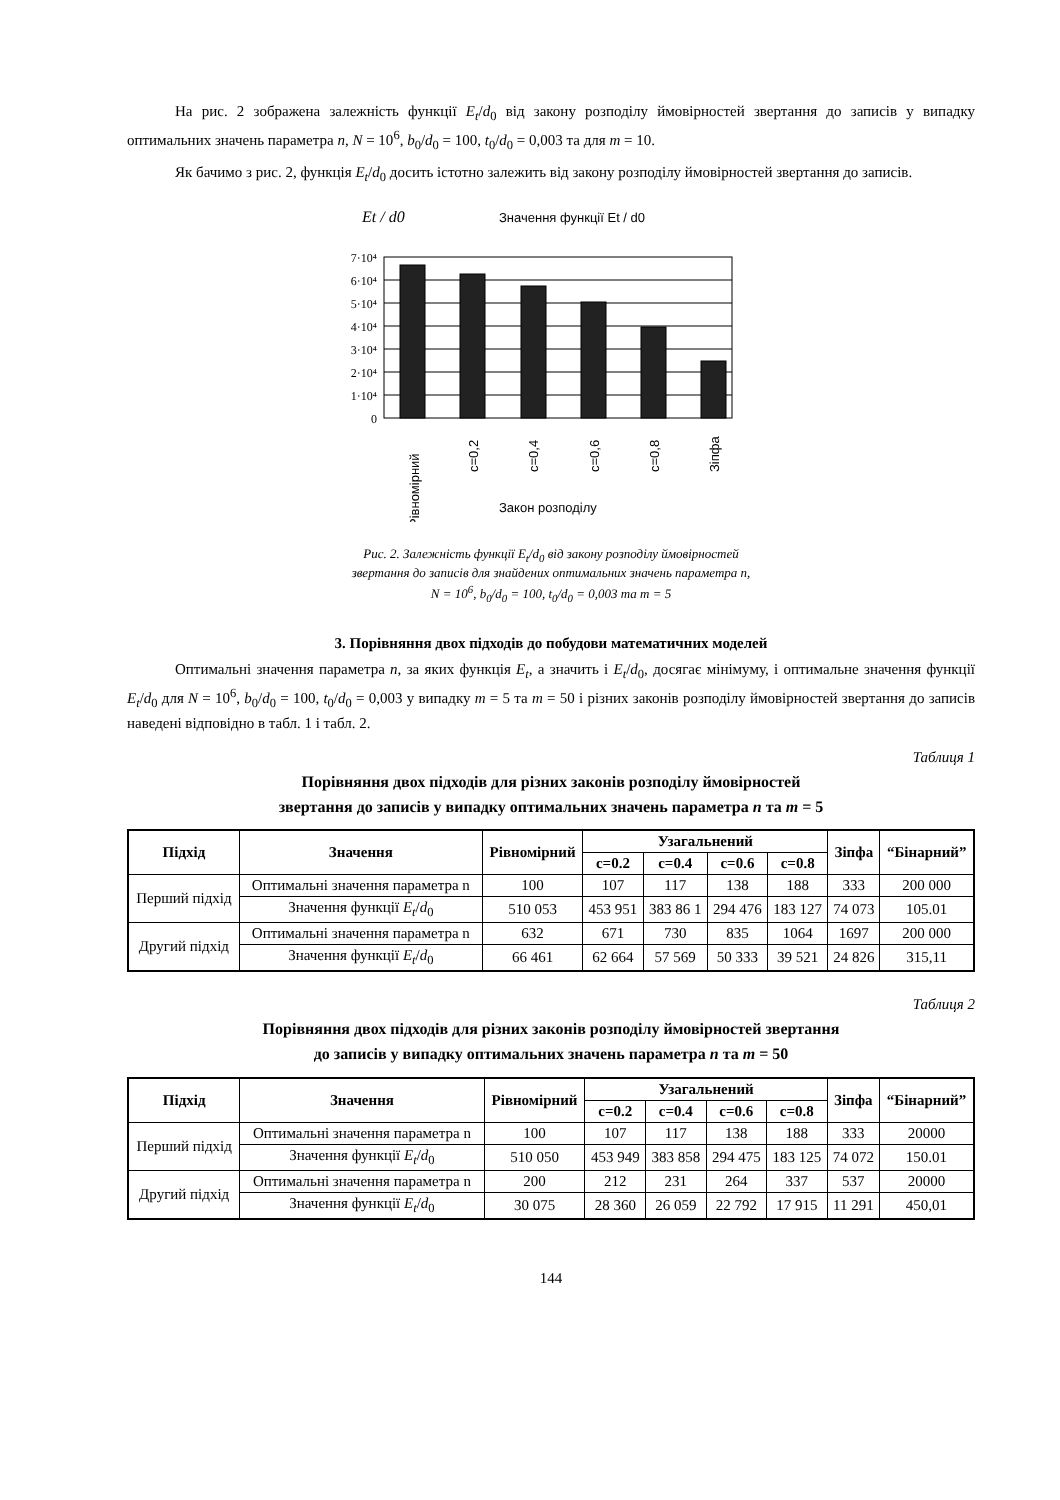На рис. 2 зображена залежність функції E<sub>t</sub>/d<sub>0</sub> від закону розподілу ймовірностей звертання до записів у випадку оптимальних значень параметра n, N = 10<sup>6</sup>, b<sub>0</sub>/d<sub>0</sub> = 100, t<sub>0</sub>/d<sub>0</sub> = 0,003 та для m = 10.
Як бачимо з рис. 2, функція E<sub>t</sub>/d<sub>0</sub> досить істотно залежить від закону розподілу ймовірностей звертання до записів.
Et / d0
Значення функції Et / d0
7·10⁴
6·10⁴
5·10⁴
4·10⁴
3·10⁴
2·10⁴
1·10⁴
0
Рівномірний
c=0,2
c=0,4
c=0,6
c=0,8
Зіпфа
Закон розподілу
Рис. 2. Залежність функції E<sub>t</sub>/d<sub>0</sub> від закону розподілу ймовірностей
звертання до записів для знайдених оптимальних значень параметра n,
N = 10<sup>6</sup>, b<sub>0</sub>/d<sub>0</sub> = 100, t<sub>0</sub>/d<sub>0</sub> = 0,003 та m = 5
3. Порівняння двох підходів до побудови математичних моделей
Оптимальні значення параметра n, за яких функція E<sub>t</sub>, а значить і E<sub>t</sub>/d<sub>0</sub>, досягає мінімуму, і оптимальне значення функції E<sub>t</sub>/d<sub>0</sub> для N = 10<sup>6</sup>, b<sub>0</sub>/d<sub>0</sub> = 100, t<sub>0</sub>/d<sub>0</sub> = 0,003 у випадку m = 5 та m = 50 і різних законів розподілу ймовірностей звертання до записів наведені відповідно в табл. 1 і табл. 2.
Таблиця 1
Порівняння двох підходів для різних законів розподілу ймовірностей
звертання до записів у випадку оптимальних значень параметра n та m = 5
| Підхід | Значення | Рівномірний | Узагальнений | | | | Зіпфа | “Бінарний” |
| --- | --- | --- | --- | --- | --- | --- | --- | --- |
| | | | c=0.2 | c=0.4 | c=0.6 | c=0.8 | | |
| Перший підхід | Оптимальні значення параметра n | 100 | 107 | 117 | 138 | 188 | 333 | 200 000 |
| | Значення функції E<sub>t</sub> / d<sub>0</sub> | 510 053 | 453 951 | 383 86 1 | 294 476 | 183 127 | 74 073 | 105.01 |
| Другий підхід | Оптимальні значення параметра n | 632 | 671 | 730 | 835 | 1064 | 1697 | 200 000 |
| | Значення функції E<sub>t</sub> / d<sub>0</sub> | 66 461 | 62 664 | 57 569 | 50 333 | 39 521 | 24 826 | 315,11 |
Таблиця 2
Порівняння двох підходів для різних законів розподілу ймовірностей звертання
до записів у випадку оптимальних значень параметра n та m = 50
| Підхід | Значення | Рівномірний | Узагальнений | | | | Зіпфа | “Бінарний” |
| --- | --- | --- | --- | --- | --- | --- | --- | --- |
| | | | c=0.2 | c=0.4 | c=0.6 | c=0.8 | | |
| Перший підхід | Оптимальні значення параметра n | 100 | 107 | 117 | 138 | 188 | 333 | 20000 |
| | Значення функції E<sub>t</sub> / d<sub>0</sub> | 510 050 | 453 949 | 383 858 | 294 475 | 183 125 | 74 072 | 150.01 |
| Другий підхід | Оптимальні значення параметра n | 200 | 212 | 231 | 264 | 337 | 537 | 20000 |
| | Значення функції E<sub>t</sub> / d<sub>0</sub> | 30 075 | 28 360 | 26 059 | 22 792 | 17 915 | 11 291 | 450,01 |
144